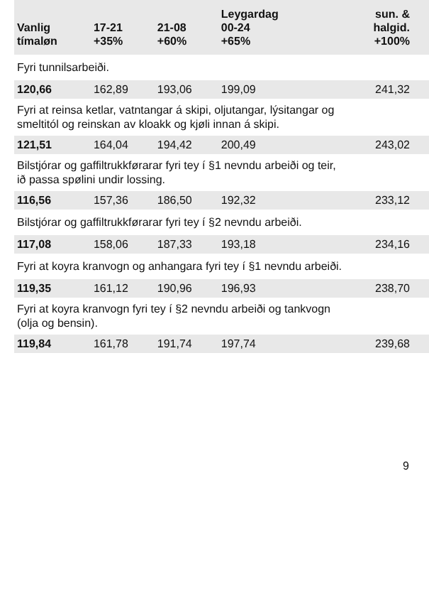| Vanlig tímaløn | 17-21 +35% | 21-08 +60% | Leygardag 00-24 +65% | sun. & halgid. +100% |
| --- | --- | --- | --- | --- |
| Fyri tunnilsarbeiði. | | | | |
| 120,66 | 162,89 | 193,06 | 199,09 | 241,32 |
| Fyri at reinsa ketlar, vatntangar á skipi, oljutangar, lýsitangar og smeltitól og reinskan av kloakk og kjøli innan á skipi. | | | | |
| 121,51 | 164,04 | 194,42 | 200,49 | 243,02 |
| Bilstjórar og gaffiltrukkførarar fyri tey í §1 nevndu arbeiði og teir, ið passa spølini undir lossing. | | | | |
| 116,56 | 157,36 | 186,50 | 192,32 | 233,12 |
| Bilstjórar og gaffiltrukkførarar fyri tey í §2 nevndu arbeiði. | | | | |
| 117,08 | 158,06 | 187,33 | 193,18 | 234,16 |
| Fyri at koyra kranvogn og anhangara fyri tey í §1 nevndu arbeiði. | | | | |
| 119,35 | 161,12 | 190,96 | 196,93 | 238,70 |
| Fyri at koyra kranvogn fyri tey í §2 nevndu arbeiði og tankvogn (olja og bensin). | | | | |
| 119,84 | 161,78 | 191,74 | 197,74 | 239,68 |
9